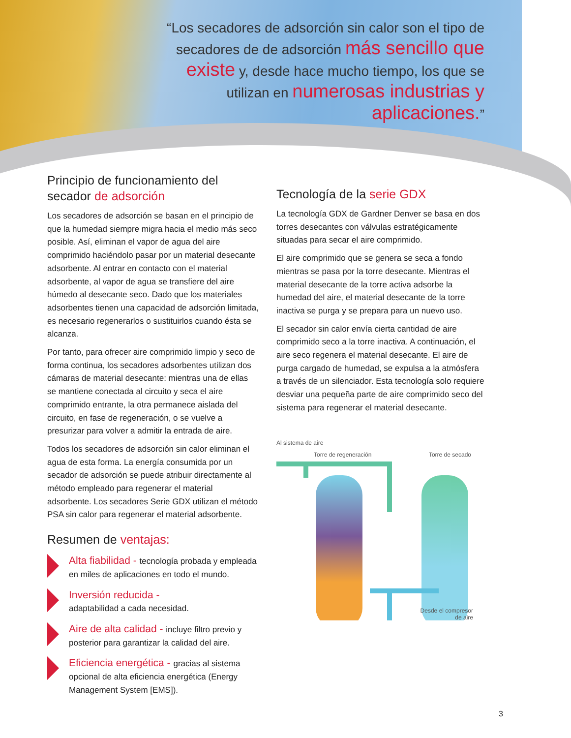“Los secadores de adsorción sin calor son el tipo de secadores de de adsorción más sencillo que existe y, desde hace mucho tiempo, los que se utilizan en numerosas industrias y aplicaciones.”
Principio de funcionamiento del secador de adsorción
Los secadores de adsorción se basan en el principio de que la humedad siempre migra hacia el medio más seco posible. Así, eliminan el vapor de agua del aire comprimido haciéndolo pasar por un material desecante adsorbente. Al entrar en contacto con el material adsorbente, al vapor de agua se transfiere del aire húmedo al desecante seco. Dado que los materiales adsorbentes tienen una capacidad de adsorción limitada, es necesario regenerarlos o sustituirlos cuando ésta se alcanza.
Por tanto, para ofrecer aire comprimido limpio y seco de forma continua, los secadores adsorbentes utilizan dos cámaras de material desecante: mientras una de ellas se mantiene conectada al circuito y seca el aire comprimido entrante, la otra permanece aislada del circuito, en fase de regeneración, o se vuelve a presurizar para volver a admitir la entrada de aire.
Todos los secadores de adsorción sin calor eliminan el agua de esta forma. La energía consumida por un secador de adsorción se puede atribuir directamente al método empleado para regenerar el material adsorbente. Los secadores Serie GDX utilizan el método PSA sin calor para regenerar el material adsorbente.
Resumen de ventajas:
Alta fiabilidad - tecnología probada y empleada en miles de aplicaciones en todo el mundo.
Inversión reducida -
adaptabilidad a cada necesidad.
Aire de alta calidad - incluye filtro previo y posterior para garantizar la calidad del aire.
Eficiencia energética - gracias al sistema opcional de alta eficiencia energética (Energy Management System [EMS]).
Tecnología de la serie GDX
La tecnología GDX de Gardner Denver se basa en dos torres desecantes con válvulas estratégicamente situadas para secar el aire comprimido.
El aire comprimido que se genera se seca a fondo mientras se pasa por la torre desecante. Mientras el material desecante de la torre activa adsorbe la humedad del aire, el material desecante de la torre inactiva se purga y se prepara para un nuevo uso.
El secador sin calor envía cierta cantidad de aire comprimido seco a la torre inactiva. A continuación, el aire seco regenera el material desecante. El aire de purga cargado de humedad, se expulsa a la atmósfera a través de un silenciador. Esta tecnología solo requiere desviar una pequeña parte de aire comprimido seco del sistema para regenerar el material desecante.
Al sistema de aire
Torre de regeneración Torre de secado
Desde el compresor
de aire
3